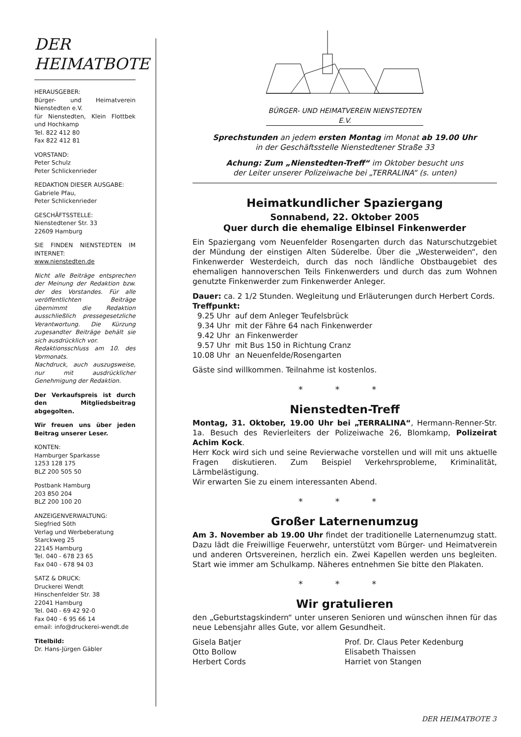DER
HEIMATBOTE
HERAUSGEBER:
Bürger- und Heimatverein Nienstedten e.V.
für Nienstedten, Klein Flottbek und Hochkamp
Tel. 822 412 80
Fax 822 412 81
VORSTAND:
Peter Schulz
Peter Schlickenrieder
REDAKTION DIESER AUSGABE:
Gabriele Pfau,
Peter Schlickenrieder
GESCHÄFTSSTELLE:
Nienstedtener Str. 33
22609 Hamburg
SIE FINDEN NIENSTEDTEN IM INTERNET:
www.nienstedten.de
Nicht alle Beiträge entsprechen der Meinung der Redaktion bzw. der des Vorstandes. Für alle veröffentlichten Beiträge übernimmt die Redaktion ausschließlich pressegesetzliche Verantwortung. Die Kürzung zugesandter Beiträge behält sie sich ausdrücklich vor.
Redaktionsschluss am 10. des Vormonats.
Nachdruck, auch auszugsweise, nur mit ausdrücklicher Genehmigung der Redaktion.
Der Verkaufspreis ist durch den Mitgliedsbeitrag abgegolten.
Wir freuen uns über jeden Beitrag unserer Leser.
KONTEN:
Hamburger Sparkasse
1253 128 175
BLZ 200 505 50
Postbank Hamburg
203 850 204
BLZ 200 100 20
ANZEIGENVERWALTUNG:
Siegfried Söth
Verlag und Werbeberatung
Starckweg 25
22145 Hamburg
Tel. 040 - 678 23 65
Fax 040 - 678 94 03
SATZ & DRUCK:
Druckerei Wendt
Hinschenfelder Str. 38
22041 Hamburg
Tel. 040 - 69 42 92-0
Fax 040 - 6 95 66 14
email: info@druckerei-wendt.de
Titelbild:
Dr. Hans-Jürgen Gäbler
BÜRGER- UND HEIMATVEREIN NIENSTEDTEN E.V.
Sprechstunden an jedem ersten Montag im Monat ab 19.00 Uhr
in der Geschäftsstelle Nienstedtener Straße 33
Achung: Zum „Nienstedten-Treff“ im Oktober besucht uns
der Leiter unserer Polizeiwache bei „TERRALINA“ (s. unten)
Heimatkundlicher Spaziergang
Sonnabend, 22. Oktober 2005
Quer durch die ehemalige Elbinsel Finkenwerder
Ein Spaziergang vom Neuenfelder Rosengarten durch das Naturschutzgebiet der Mündung der einstigen Alten Süderelbe. Über die „Westerweiden“, den Finkenwerder Westerdeich, durch das noch ländliche Obstbaugebiet des ehemaligen hannoverschen Teils Finkenwerders und durch das zum Wohnen genutzte Finkenwerder zum Finkenwerder Anleger.
Dauer: ca. 2 1/2 Stunden. Wegleitung und Erläuterungen durch Herbert Cords.
Treffpunkt:
9.25 Uhr auf dem Anleger Teufelsbrück
9.34 Uhr mit der Fähre 64 nach Finkenwerder
9.42 Uhr an Finkenwerder
9.57 Uhr mit Bus 150 in Richtung Cranz
10.08 Uhr an Neuenfelde/Rosengarten
Gäste sind willkommen. Teilnahme ist kostenlos.
* * *
Nienstedten-Treff
Montag, 31. Oktober, 19.00 Uhr bei „TERRALINA“, Hermann-Renner-Str. 1a. Besuch des Revierleiters der Polizeiwache 26, Blomkamp, Polizeirat Achim Kock.
Herr Kock wird sich und seine Revierwache vorstellen und will mit uns aktuelle Fragen diskutieren. Zum Beispiel Verkehrsprobleme, Kriminalität, Lärmbelästigung.
Wir erwarten Sie zu einem interessanten Abend.
* * *
Großer Laternenumzug
Am 3. November ab 19.00 Uhr findet der traditionelle Laternenumzug statt. Dazu lädt die Freiwillige Feuerwehr, unterstützt vom Bürger- und Heimatverein und anderen Ortsvereinen, herzlich ein. Zwei Kapellen werden uns begleiten. Start wie immer am Schulkamp. Näheres entnehmen Sie bitte den Plakaten.
* * *
Wir gratulieren
den „Geburtstagskindern“ unter unseren Senioren und wünschen ihnen für das neue Lebensjahr alles Gute, vor allem Gesundheit.
Gisela Batjer
Otto Bollow
Herbert Cords
Prof. Dr. Claus Peter Kedenburg
Elisabeth Thaissen
Harriet von Stangen
DER HEIMATBOTE 3